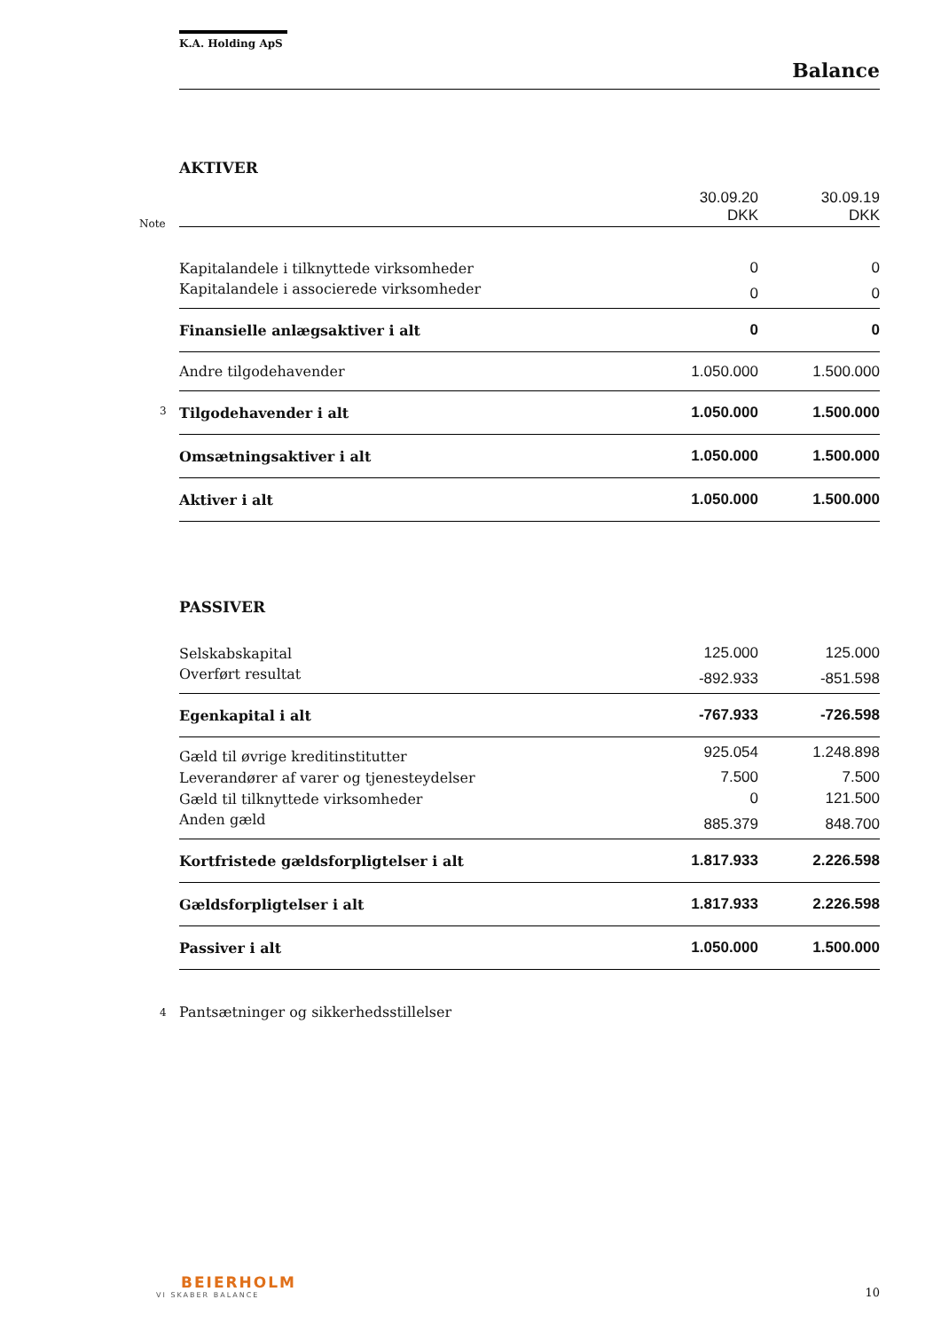K.A. Holding ApS
Balance
AKTIVER
| Note | 30.09.20 DKK | 30.09.19 DKK |
| Kapitalandele i tilknyttede virksomheder | 0 | 0 |
| Kapitalandele i associerede virksomheder | 0 | 0 |
| Finansielle anlægsaktiver i alt | 0 | 0 |
| Andre tilgodehavender | 1.050.000 | 1.500.000 |
| 3 Tilgodehavender i alt | 1.050.000 | 1.500.000 |
| Omsætningsaktiver i alt | 1.050.000 | 1.500.000 |
| Aktiver i alt | 1.050.000 | 1.500.000 |
PASSIVER
| Selskabskapital | 125.000 | 125.000 |
| Overført resultat | -892.933 | -851.598 |
| Egenkapital i alt | -767.933 | -726.598 |
| Gæld til øvrige kreditinstitutter | 925.054 | 1.248.898 |
| Leverandører af varer og tjenesteydelser | 7.500 | 7.500 |
| Gæld til tilknyttede virksomheder | 0 | 121.500 |
| Anden gæld | 885.379 | 848.700 |
| Kortfristede gældsforpligtelser i alt | 1.817.933 | 2.226.598 |
| Gældsforpligtelser i alt | 1.817.933 | 2.226.598 |
| Passiver i alt | 1.050.000 | 1.500.000 |
4 Pantsætninger og sikkerhedsstillelser
BEIERHOLM
VI SKABER BALANCE
10